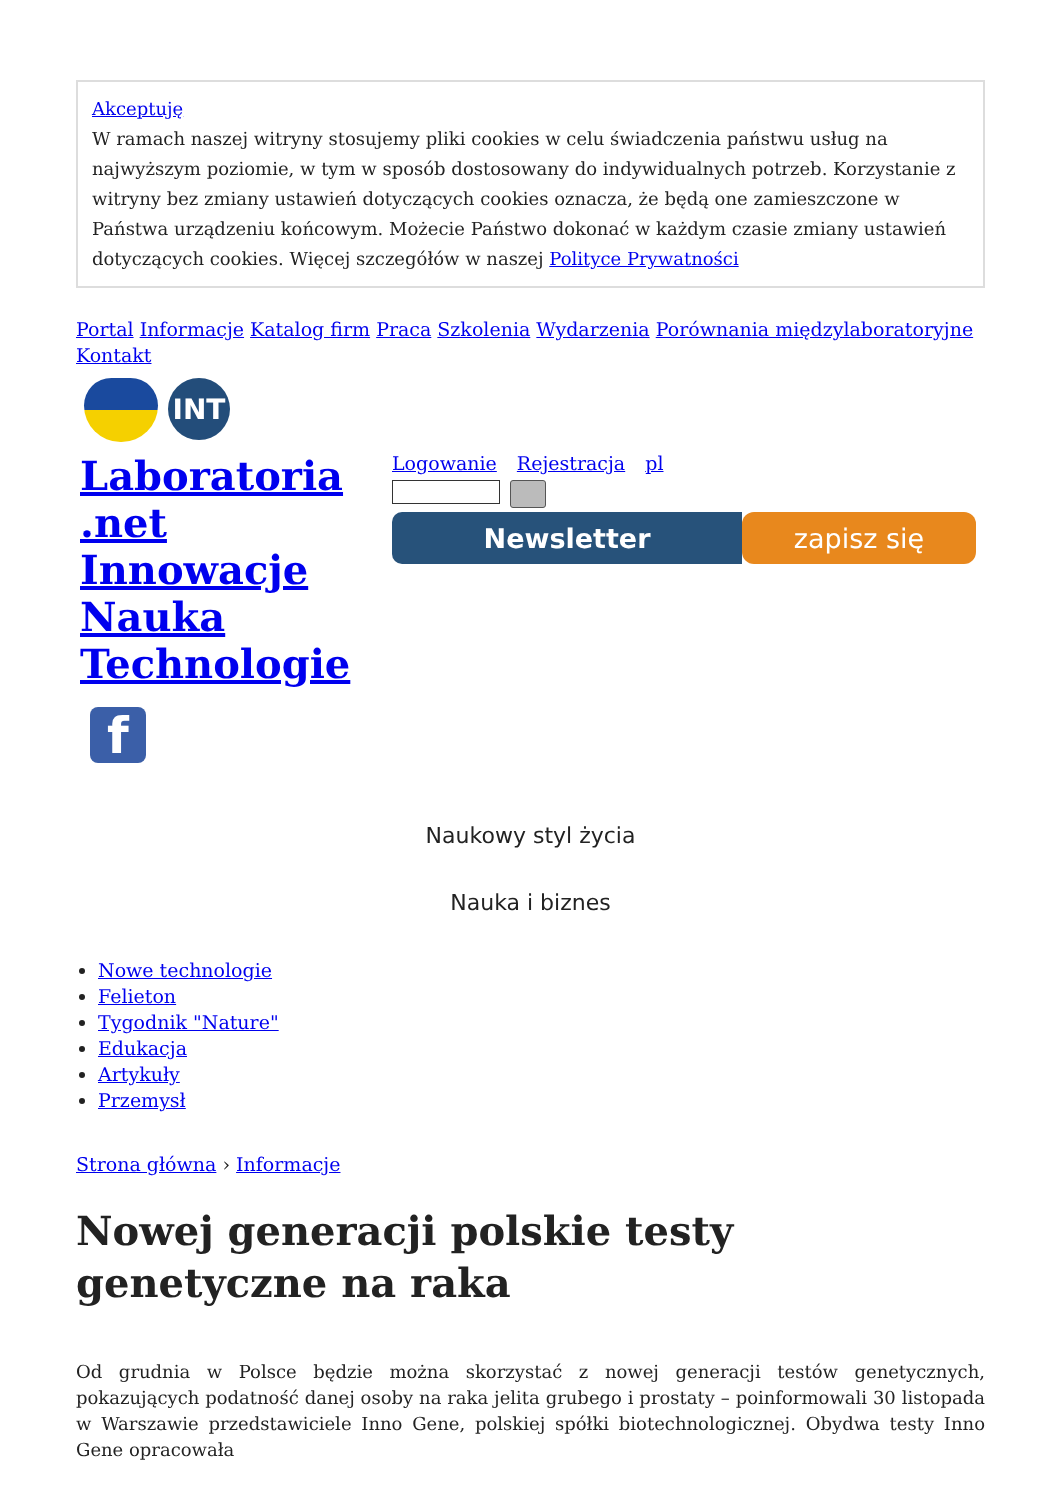Akceptuję
W ramach naszej witryny stosujemy pliki cookies w celu świadczenia państwu usług na najwyższym poziomie, w tym w sposób dostosowany do indywidualnych potrzeb. Korzystanie z witryny bez zmiany ustawień dotyczących cookies oznacza, że będą one zamieszczone w Państwa urządzeniu końcowym. Możecie Państwo dokonać w każdym czasie zmiany ustawień dotyczących cookies. Więcej szczegółów w naszej Polityce Prywatności
Portal Informacje Katalog firm Praca Szkolenia Wydarzenia Porównania międzylaboratoryjne Kontakt
INT
Laboratoria .net Innowacje Nauka Technologie
f
Logowanie Rejestracja pl
Newsletter zapisz się
Naukowy styl życia
Nauka i biznes
Nowe technologie
Felieton
Tygodnik "Nature"
Edukacja
Artykuły
Przemysł
Strona główna › Informacje
Nowej generacji polskie testy genetyczne na raka
Od grudnia w Polsce będzie można skorzystać z nowej generacji testów genetycznych, pokazujących podatność danej osoby na raka jelita grubego i prostaty – poinformowali 30 listopada w Warszawie przedstawiciele Inno Gene, polskiej spółki biotechnologicznej. Obydwa testy Inno Gene opracowała